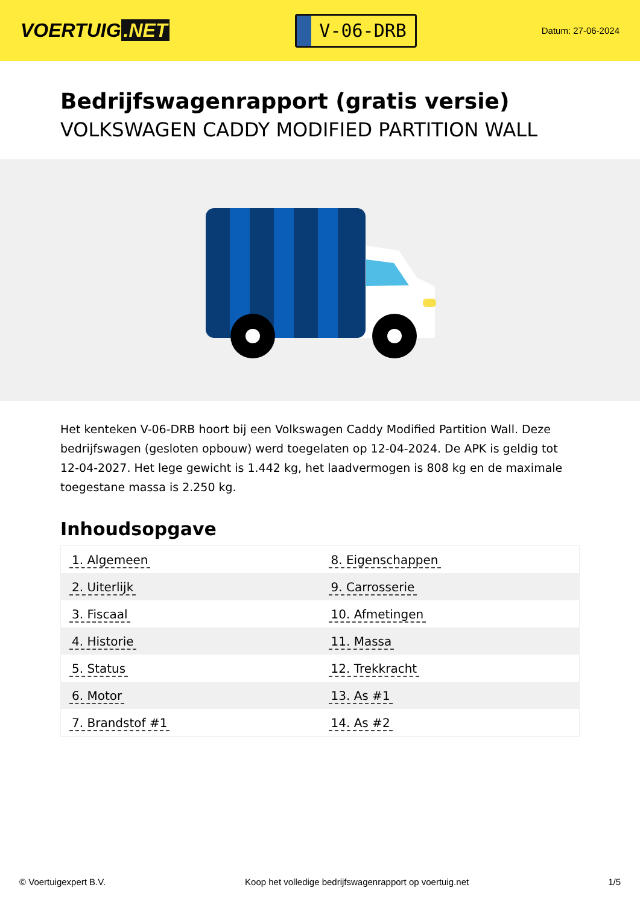VOERTUIG.NET
V-06-DRB
Datum: 27-06-2024
Bedrijfswagenrapport (gratis versie)
VOLKSWAGEN CADDY MODIFIED PARTITION WALL
Het kenteken V-06-DRB hoort bij een Volkswagen Caddy Modified Partition Wall. Deze bedrijfswagen (gesloten opbouw) werd toegelaten op 12-04-2024. De APK is geldig tot 12-04-2027. Het lege gewicht is 1.442 kg, het laadvermogen is 808 kg en de maximale toegestane massa is 2.250 kg.
Inhoudsopgave
| 1. Algemeen | 8. Eigenschappen |
| 2. Uiterlijk | 9. Carrosserie |
| 3. Fiscaal | 10. Afmetingen |
| 4. Historie | 11. Massa |
| 5. Status | 12. Trekkracht |
| 6. Motor | 13. As #1 |
| 7. Brandstof #1 | 14. As #2 |
© Voertuigexpert B.V. Koop het volledige bedrijfswagenrapport op voertuig.net 1/5